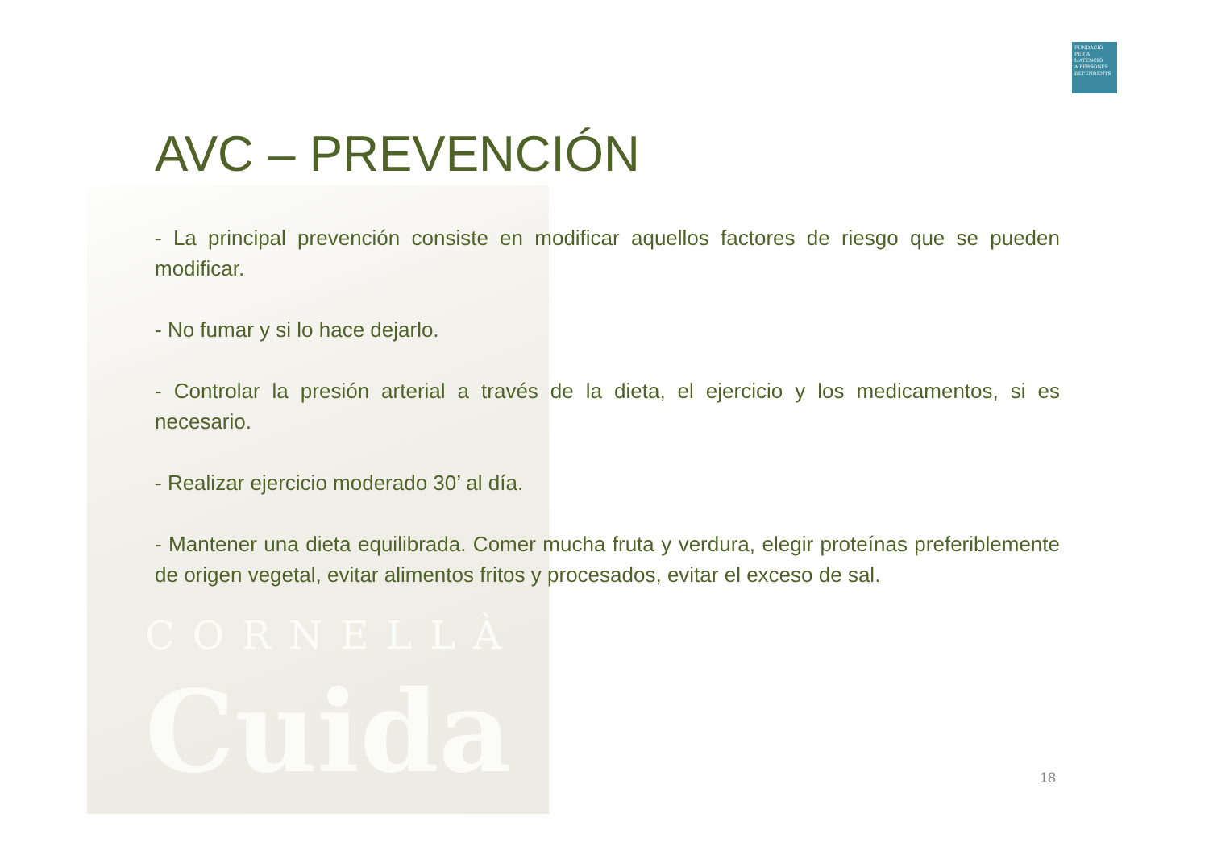CORNELLÀ
Cuida
FUNDACIÓ
PER A L'ATENCIÓ
A PERSONES
DEPENDENTS
AVC – PREVENCIÓN
- La principal prevención consiste en modificar aquellos factores de riesgo que se pueden modificar.
- No fumar y si lo hace dejarlo.
- Controlar la presión arterial a través de la dieta, el ejercicio y los medicamentos, si es necesario.
- Realizar ejercicio moderado 30’ al día.
- Mantener una dieta equilibrada. Comer mucha fruta y verdura, elegir proteínas preferiblemente de origen vegetal, evitar alimentos fritos y procesados, evitar el exceso de sal.
18